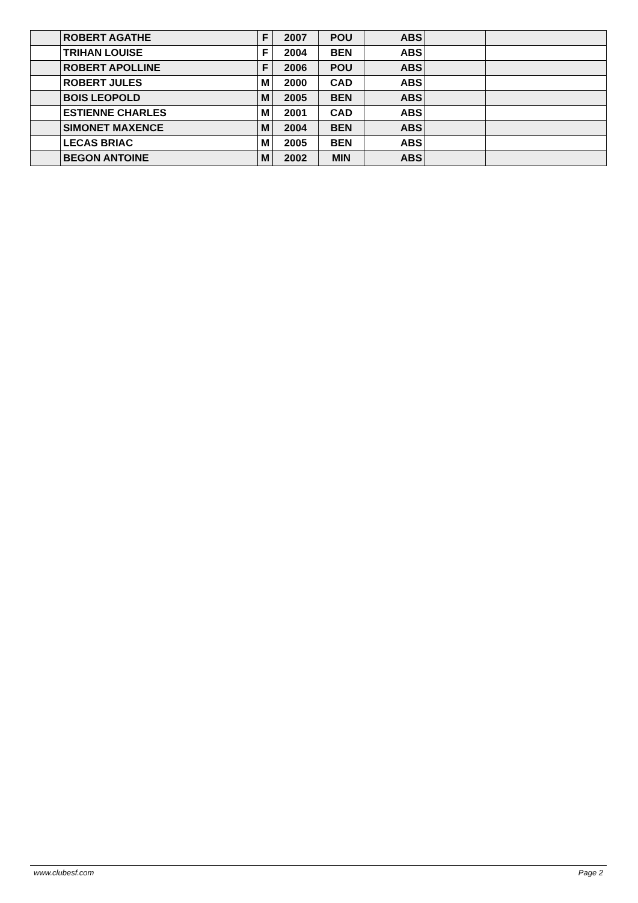| | ROBERT AGATHE | F | 2007 | POU | ABS | | |
| | TRIHAN LOUISE | F | 2004 | BEN | ABS | | |
| | ROBERT APOLLINE | F | 2006 | POU | ABS | | |
| | ROBERT JULES | M | 2000 | CAD | ABS | | |
| | BOIS LEOPOLD | M | 2005 | BEN | ABS | | |
| | ESTIENNE CHARLES | M | 2001 | CAD | ABS | | |
| | SIMONET MAXENCE | M | 2004 | BEN | ABS | | |
| | LECAS BRIAC | M | 2005 | BEN | ABS | | |
| | BEGON ANTOINE | M | 2002 | MIN | ABS | | |
www.clubesf.com Page 2